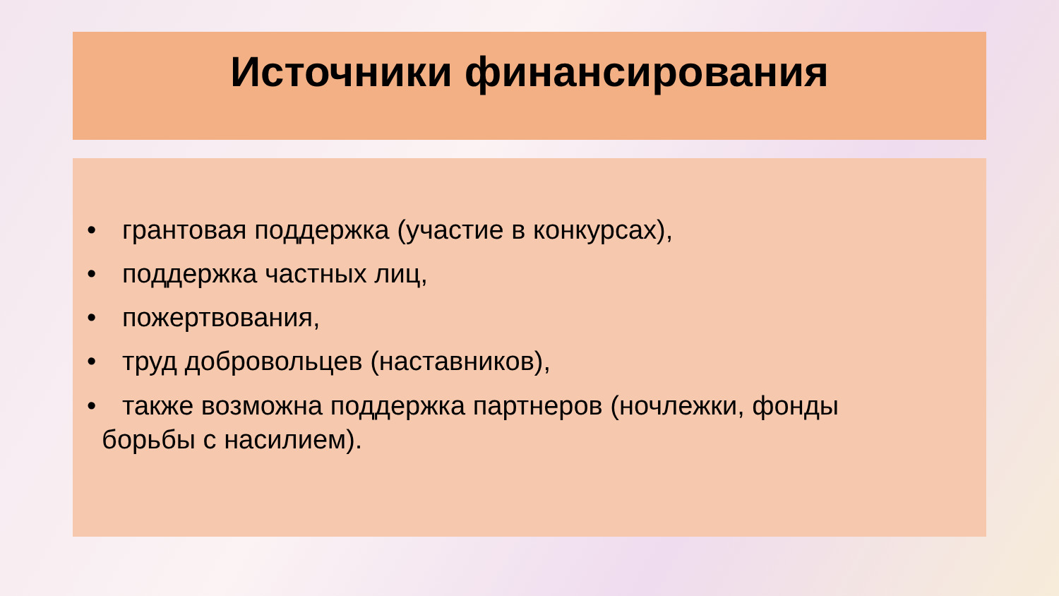Источники финансирования
• грантовая поддержка (участие в конкурсах),
• поддержка частных лиц,
• пожертвования,
• труд добровольцев (наставников),
• также возможна поддержка партнеров (ночлежки, фонды
борьбы с насилием).